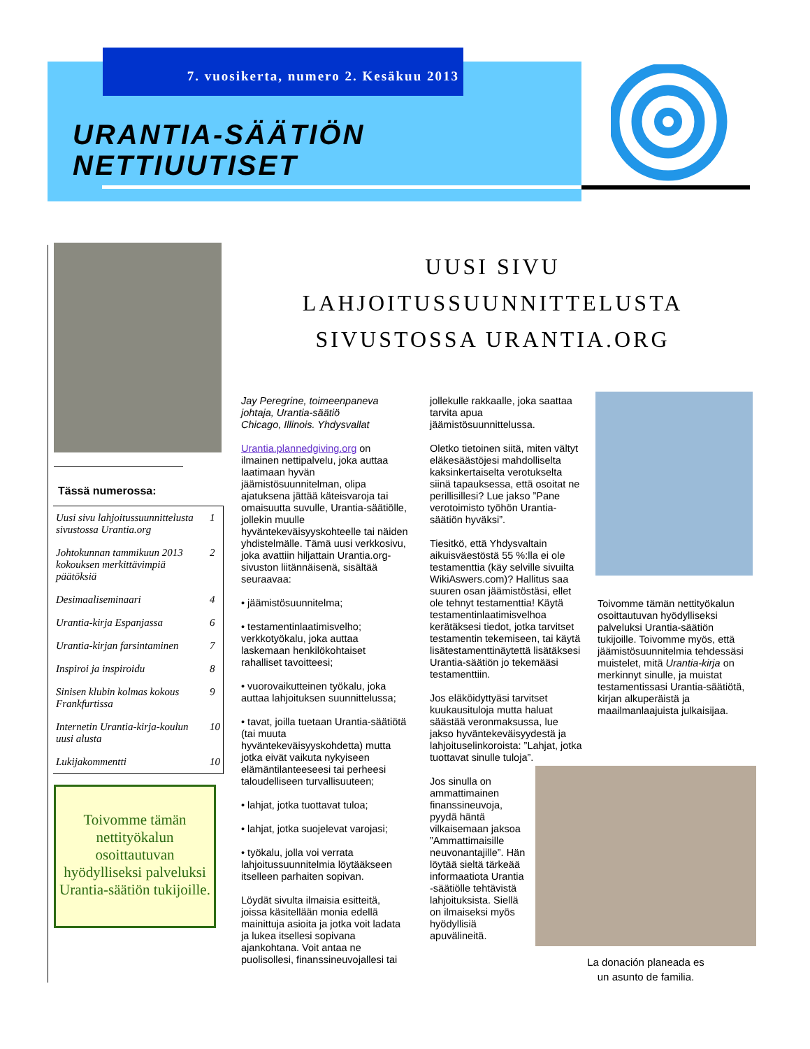7. vuosikerta, numero 2. Kesäkuu 2013
URANTIA-SÄÄTIÖN
NETTIUUTISET
Tässä numerossa:
| Uusi sivu lahjoitussuunnittelusta sivustossa Urantia.org | 1 |
| Johtokunnan tammikuun 2013 kokouksen merkittävimpiä päätöksiä | 2 |
| Desimaaliseminaari | 4 |
| Urantia-kirja Espanjassa | 6 |
| Urantia-kirjan farsintaminen | 7 |
| Inspiroi ja inspiroidu | 8 |
| Sinisen klubin kolmas kokous Frankfurtissa | 9 |
| Internetin Urantia-kirja-koulun uusi alusta | 10 |
| Lukijakommentti | 10 |
Toivomme tämän nettityökalun osoittautuvan hyödylliseksi palveluksi Urantia-säätiön tukijoille.
UUSI SIVU
LAHJOITUSSUUNNITTELUSTA
SIVUSTOSSA URANTIA.ORG
Jay Peregrine, toimeenpaneva johtaja, Urantia-säätiö
Chicago, Illinois. Yhdysvallat
Urantia.plannedgiving.org on ilmainen nettipalvelu, joka auttaa laatimaan hyvän jäämistösuunnitelman, olipa ajatuksena jättää käteisvaroja tai omaisuutta suvulle, Urantia-säätiölle, jollekin muulle hyväntekeväisyyskohteelle tai näiden yhdistelmälle. Tämä uusi verkkosivu, joka avattiin hiljattain Urantia.org-sivuston liitännäisenä, sisältää seuraavaa:
• jäämistösuunnitelma;
• testamentinlaatimisvelho; verkkotyökalu, joka auttaa laskemaan henkilökohtaiset rahalliset tavoitteesi;
• vuorovaikutteinen työkalu, joka auttaa lahjoituksen suunnittelussa;
• tavat, joilla tuetaan Urantia-säätiötä (tai muuta hyväntekeväisyyskohdetta) mutta jotka eivät vaikuta nykyiseen elämäntilanteeseesi tai perheesi taloudelliseen turvallisuuteen;
• lahjat, jotka tuottavat tuloa;
• lahjat, jotka suojelevat varojasi;
• työkalu, jolla voi verrata lahjoitussuunnitelmia löytääkseen itselleen parhaiten sopivan.
Löydät sivulta ilmaisia esitteitä, joissa käsitellään monia edellä mainittuja asioita ja jotka voit ladata ja lukea itsellesi sopivana ajankohtana. Voit antaa ne puolisollesi, finanssineuvojallesi tai
jollekulle rakkaalle, joka saattaa tarvita apua jäämistösuunnittelussa.
Oletko tietoinen siitä, miten vältyt eläkesäästöjesi mahdolliselta kaksinkertaiselta verotukselta siinä tapauksessa, että osoitat ne perillisillesi? Lue jakso ”Pane verotoimisto työhön Urantia-säätiön hyväksi”.
Tiesitkö, että Yhdysvaltain aikuisväestöstä 55 %:lla ei ole testamenttia (käy selville sivuilta WikiAswers.com)? Hallitus saa suuren osan jäämistöstäsi, ellet ole tehnyt testamenttia! Käytä testamentinlaatimisvelhoa kerätäksesi tiedot, jotka tarvitset testamentin tekemiseen, tai käytä lisätestamenttinäytettä lisätäksesi Urantia-säätiön jo tekemääsi testamenttiin.
Jos eläköidyttyäsi tarvitset kuukausituloja mutta haluat säästää veronmaksussa, lue jakso hyväntekeväisyydestä ja lahjoituselinkoroista: ”Lahjat, jotka tuottavat sinulle tuloja”.
Jos sinulla on ammattimainen finanssineuvoja, pyydä häntä vilkaisemaan jaksoa ”Ammattimaisille neuvonantajille”. Hän löytää sieltä tärkeää informaatiota Urantia -säätiölle tehtävistä lahjoituksista. Siellä on ilmaiseksi myös hyödyllisiä apuvälineitä.
Toivomme tämän nettityökalun osoittautuvan hyödylliseksi palveluksi Urantia-säätiön tukijoille. Toivomme myös, että jäämistösuunnitelmia tehdessäsi muistelet, mitä Urantia-kirja on merkinnyt sinulle, ja muistat testamentissasi Urantia-säätiötä, kirjan alkuperäistä ja maailmanlaajuista julkaisijaa.
La donación planeada es
un asunto de familia.